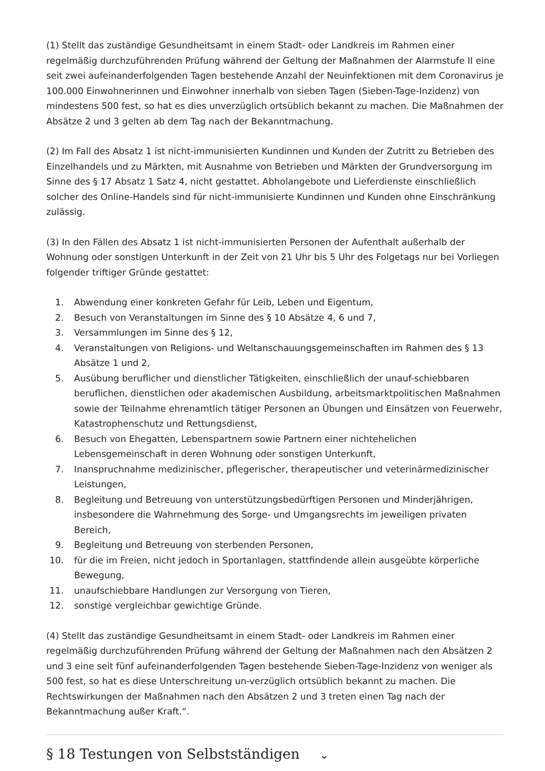(1) Stellt das zuständige Gesundheitsamt in einem Stadt- oder Landkreis im Rahmen einer regelmäßig durchzuführenden Prüfung während der Geltung der Maßnahmen der Alarmstufe II eine seit zwei aufeinanderfolgenden Tagen bestehende Anzahl der Neuinfektionen mit dem Coronavirus je 100.000 Einwohnerinnen und Einwohner innerhalb von sieben Tagen (Sieben-Tage-Inzidenz) von mindestens 500 fest, so hat es dies unverzüglich ortsüblich bekannt zu machen. Die Maßnahmen der Absätze 2 und 3 gelten ab dem Tag nach der Bekanntmachung.
(2) Im Fall des Absatz 1 ist nicht-immunisierten Kundinnen und Kunden der Zutritt zu Betrieben des Einzelhandels und zu Märkten, mit Ausnahme von Betrieben und Märkten der Grundversorgung im Sinne des § 17 Absatz 1 Satz 4, nicht gestattet. Abholangebote und Lieferdienste einschließlich solcher des Online-Handels sind für nicht-immunisierte Kundinnen und Kunden ohne Einschränkung zulässig.
(3) In den Fällen des Absatz 1 ist nicht-immunisierten Personen der Aufenthalt außerhalb der Wohnung oder sonstigen Unterkunft in der Zeit von 21 Uhr bis 5 Uhr des Folgetags nur bei Vorliegen folgender triftiger Gründe gestattet:
1. Abwendung einer konkreten Gefahr für Leib, Leben und Eigentum,
2. Besuch von Veranstaltungen im Sinne des § 10 Absätze 4, 6 und 7,
3. Versammlungen im Sinne des § 12,
4. Veranstaltungen von Religions- und Weltanschauungsgemeinschaften im Rahmen des § 13 Absätze 1 und 2,
5. Ausübung beruflicher und dienstlicher Tätigkeiten, einschließlich der unauf-schiebbaren beruflichen, dienstlichen oder akademischen Ausbildung, arbeitsmarktpolitischen Maßnahmen sowie der Teilnahme ehrenamtlich tätiger Personen an Übungen und Einsätzen von Feuerwehr, Katastrophenschutz und Rettungsdienst,
6. Besuch von Ehegatten, Lebenspartnern sowie Partnern einer nichtehelichen Lebensgemeinschaft in deren Wohnung oder sonstigen Unterkunft,
7. Inanspruchnahme medizinischer, pflegerischer, therapeutischer und veterinärmedizinischer Leistungen,
8. Begleitung und Betreuung von unterstützungsbedürftigen Personen und Minderjährigen, insbesondere die Wahrnehmung des Sorge- und Umgangsrechts im jeweiligen privaten Bereich,
9. Begleitung und Betreuung von sterbenden Personen,
10. für die im Freien, nicht jedoch in Sportanlagen, stattfindende allein ausgeübte körperliche Bewegung,
11. unaufschiebbare Handlungen zur Versorgung von Tieren,
12. sonstige vergleichbar gewichtige Gründe.
(4) Stellt das zuständige Gesundheitsamt in einem Stadt- oder Landkreis im Rahmen einer regelmäßig durchzuführenden Prüfung während der Geltung der Maßnahmen nach den Absätzen 2 und 3 eine seit fünf aufeinanderfolgenden Tagen bestehende Sieben-Tage-Inzidenz von weniger als 500 fest, so hat es diese Unterschreitung un-verzüglich ortsüblich bekannt zu machen. Die Rechtswirkungen der Maßnahmen nach den Absätzen 2 und 3 treten einen Tag nach der Bekanntmachung außer Kraft.“.
§ 18 Testungen von Selbstständigen ⌄